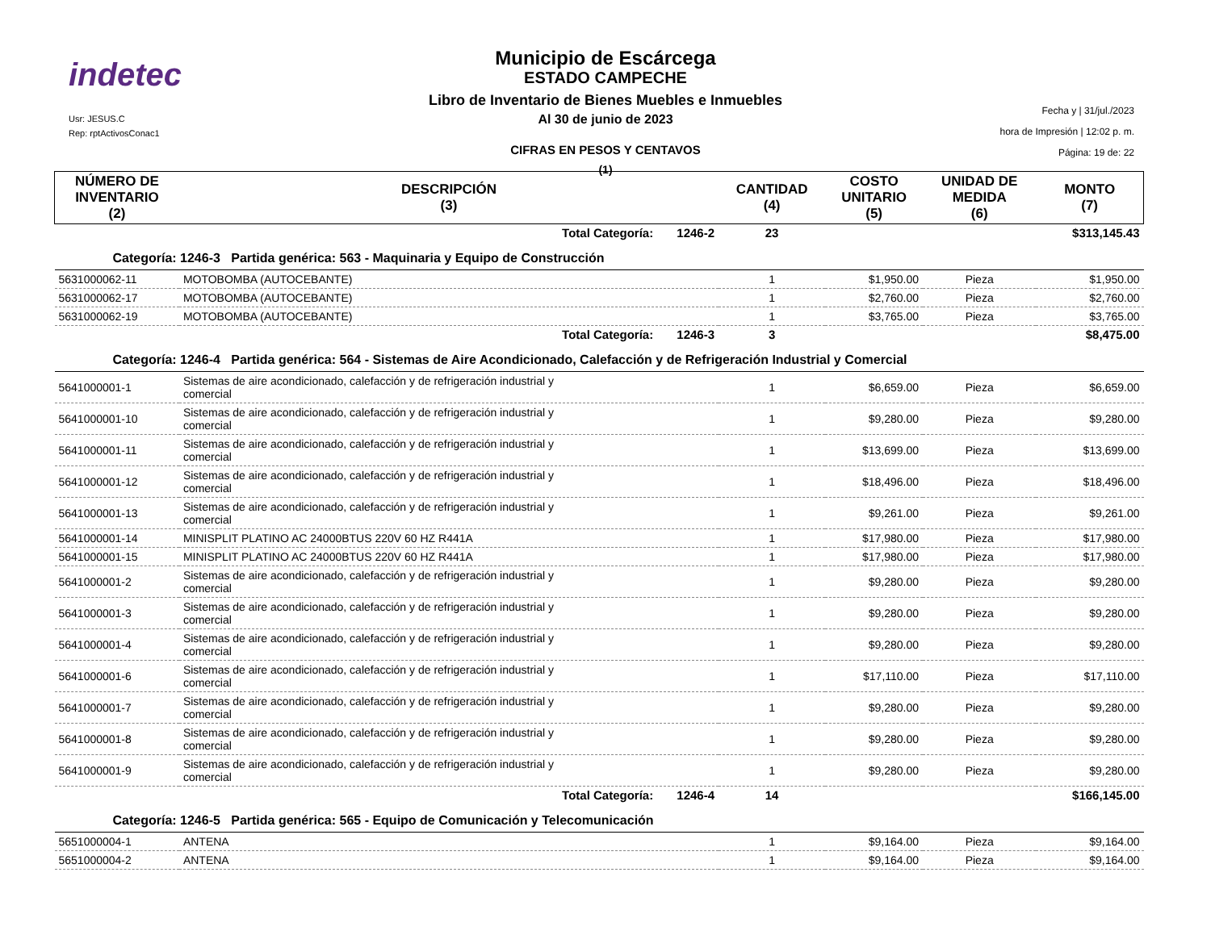indetec
Usr: JESUS.C
Rep: rptActivosConac1
Municipio de Escárcega
ESTADO CAMPECHE
Libro de Inventario de Bienes Muebles e Inmuebles
Al 30 de junio de 2023
CIFRAS EN PESOS Y CENTAVOS
(1)
Fecha y | 31/jul./2023
hora de Impresión | 12:02 p. m.
Página: 19 de: 22
| NÚMERO DE INVENTARIO (2) | DESCRIPCIÓN (3) | CANTIDAD (4) | COSTO UNITARIO (5) | UNIDAD DE MEDIDA (6) | MONTO (7) |
| --- | --- | --- | --- | --- | --- |
| | Total Categoría: 1246-2 | 23 | | | $313,145.43 |
| Categoría: 1246-3 Partida genérica: 563 - Maquinaria y Equipo de Construcción | | | | | |
| 5631000062-11 | MOTOBOMBA (AUTOCEBANTE) | 1 | $1,950.00 | Pieza | $1,950.00 |
| 5631000062-17 | MOTOBOMBA (AUTOCEBANTE) | 1 | $2,760.00 | Pieza | $2,760.00 |
| 5631000062-19 | MOTOBOMBA (AUTOCEBANTE) | 1 | $3,765.00 | Pieza | $3,765.00 |
| | Total Categoría: 1246-3 | 3 | | | $8,475.00 |
| Categoría: 1246-4 Partida genérica: 564 - Sistemas de Aire Acondicionado, Calefacción y de Refrigeración Industrial y Comercial | | | | | |
| 5641000001-1 | Sistemas de aire acondicionado, calefacción y de refrigeración industrial y comercial | 1 | $6,659.00 | Pieza | $6,659.00 |
| 5641000001-10 | Sistemas de aire acondicionado, calefacción y de refrigeración industrial y comercial | 1 | $9,280.00 | Pieza | $9,280.00 |
| 5641000001-11 | Sistemas de aire acondicionado, calefacción y de refrigeración industrial y comercial | 1 | $13,699.00 | Pieza | $13,699.00 |
| 5641000001-12 | Sistemas de aire acondicionado, calefacción y de refrigeración industrial y comercial | 1 | $18,496.00 | Pieza | $18,496.00 |
| 5641000001-13 | Sistemas de aire acondicionado, calefacción y de refrigeración industrial y comercial | 1 | $9,261.00 | Pieza | $9,261.00 |
| 5641000001-14 | MINISPLIT PLATINO AC 24000BTUS 220V 60 HZ R441A | 1 | $17,980.00 | Pieza | $17,980.00 |
| 5641000001-15 | MINISPLIT PLATINO AC 24000BTUS 220V 60 HZ R441A | 1 | $17,980.00 | Pieza | $17,980.00 |
| 5641000001-2 | Sistemas de aire acondicionado, calefacción y de refrigeración industrial y comercial | 1 | $9,280.00 | Pieza | $9,280.00 |
| 5641000001-3 | Sistemas de aire acondicionado, calefacción y de refrigeración industrial y comercial | 1 | $9,280.00 | Pieza | $9,280.00 |
| 5641000001-4 | Sistemas de aire acondicionado, calefacción y de refrigeración industrial y comercial | 1 | $9,280.00 | Pieza | $9,280.00 |
| 5641000001-6 | Sistemas de aire acondicionado, calefacción y de refrigeración industrial y comercial | 1 | $17,110.00 | Pieza | $17,110.00 |
| 5641000001-7 | Sistemas de aire acondicionado, calefacción y de refrigeración industrial y comercial | 1 | $9,280.00 | Pieza | $9,280.00 |
| 5641000001-8 | Sistemas de aire acondicionado, calefacción y de refrigeración industrial y comercial | 1 | $9,280.00 | Pieza | $9,280.00 |
| 5641000001-9 | Sistemas de aire acondicionado, calefacción y de refrigeración industrial y comercial | 1 | $9,280.00 | Pieza | $9,280.00 |
| | Total Categoría: 1246-4 | 14 | | | $166,145.00 |
| Categoría: 1246-5 Partida genérica: 565 - Equipo de Comunicación y Telecomunicación | | | | | |
| 5651000004-1 | ANTENA | 1 | $9,164.00 | Pieza | $9,164.00 |
| 5651000004-2 | ANTENA | 1 | $9,164.00 | Pieza | $9,164.00 |